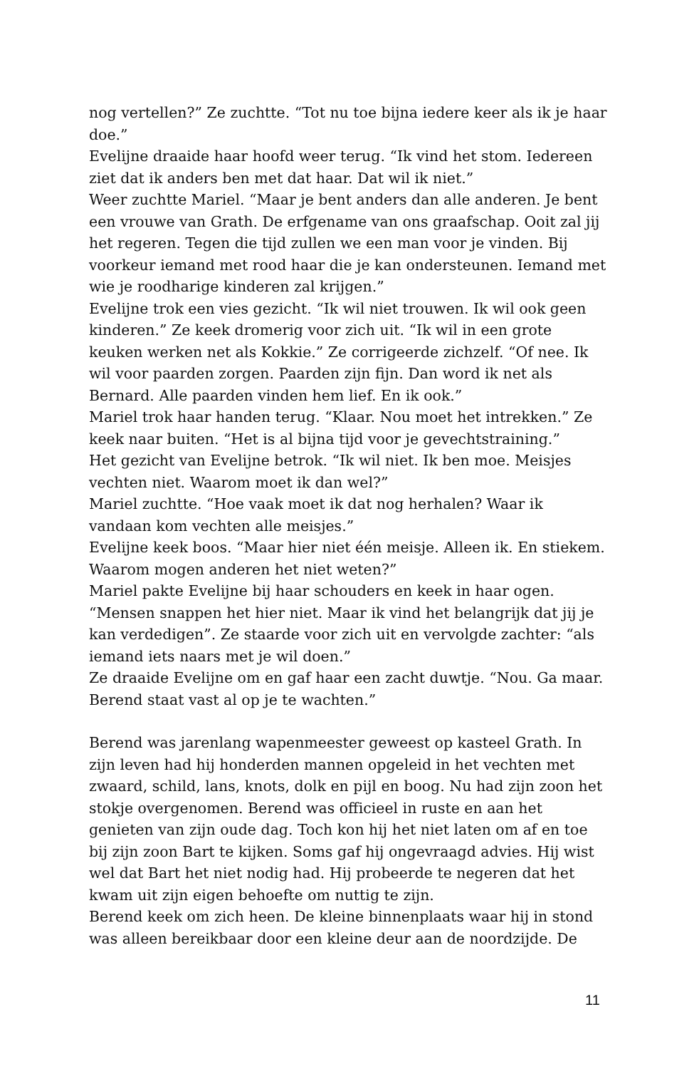nog vertellen?” Ze zuchtte. “Tot nu toe bijna iedere keer als ik je haar doe.”
Evelijne draaide haar hoofd weer terug. “Ik vind het stom. Iedereen ziet dat ik anders ben met dat haar. Dat wil ik niet.”
Weer zuchtte Mariel. “Maar je bent anders dan alle anderen. Je bent een vrouwe van Grath. De erfgename van ons graafschap. Ooit zal jij het regeren. Tegen die tijd zullen we een man voor je vinden. Bij voorkeur iemand met rood haar die je kan ondersteunen. Iemand met wie je roodharige kinderen zal krijgen.”
Evelijne trok een vies gezicht. “Ik wil niet trouwen. Ik wil ook geen kinderen.” Ze keek dromerig voor zich uit. “Ik wil in een grote keuken werken net als Kokkie.” Ze corrigeerde zichzelf. “Of nee. Ik wil voor paarden zorgen. Paarden zijn fijn. Dan word ik net als Bernard. Alle paarden vinden hem lief. En ik ook.”
Mariel trok haar handen terug. “Klaar. Nou moet het intrekken.” Ze keek naar buiten. “Het is al bijna tijd voor je gevechtstraining.”
Het gezicht van Evelijne betrok. “Ik wil niet. Ik ben moe. Meisjes vechten niet. Waarom moet ik dan wel?”
Mariel zuchtte. “Hoe vaak moet ik dat nog herhalen? Waar ik vandaan kom vechten alle meisjes.”
Evelijne keek boos. “Maar hier niet één meisje. Alleen ik. En stiekem. Waarom mogen anderen het niet weten?”
Mariel pakte Evelijne bij haar schouders en keek in haar ogen. “Mensen snappen het hier niet. Maar ik vind het belangrijk dat jij je kan verdedigen”. Ze staarde voor zich uit en vervolgde zachter: “als iemand iets naars met je wil doen.”
Ze draaide Evelijne om en gaf haar een zacht duwtje. “Nou. Ga maar. Berend staat vast al op je te wachten.”
Berend was jarenlang wapenmeester geweest op kasteel Grath. In zijn leven had hij honderden mannen opgeleid in het vechten met zwaard, schild, lans, knots, dolk en pijl en boog. Nu had zijn zoon het stokje overgenomen. Berend was officieel in ruste en aan het genieten van zijn oude dag. Toch kon hij het niet laten om af en toe bij zijn zoon Bart te kijken. Soms gaf hij ongevraagd advies. Hij wist wel dat Bart het niet nodig had. Hij probeerde te negeren dat het kwam uit zijn eigen behoefte om nuttig te zijn.
Berend keek om zich heen. De kleine binnenplaats waar hij in stond was alleen bereikbaar door een kleine deur aan de noordzijde. De
11